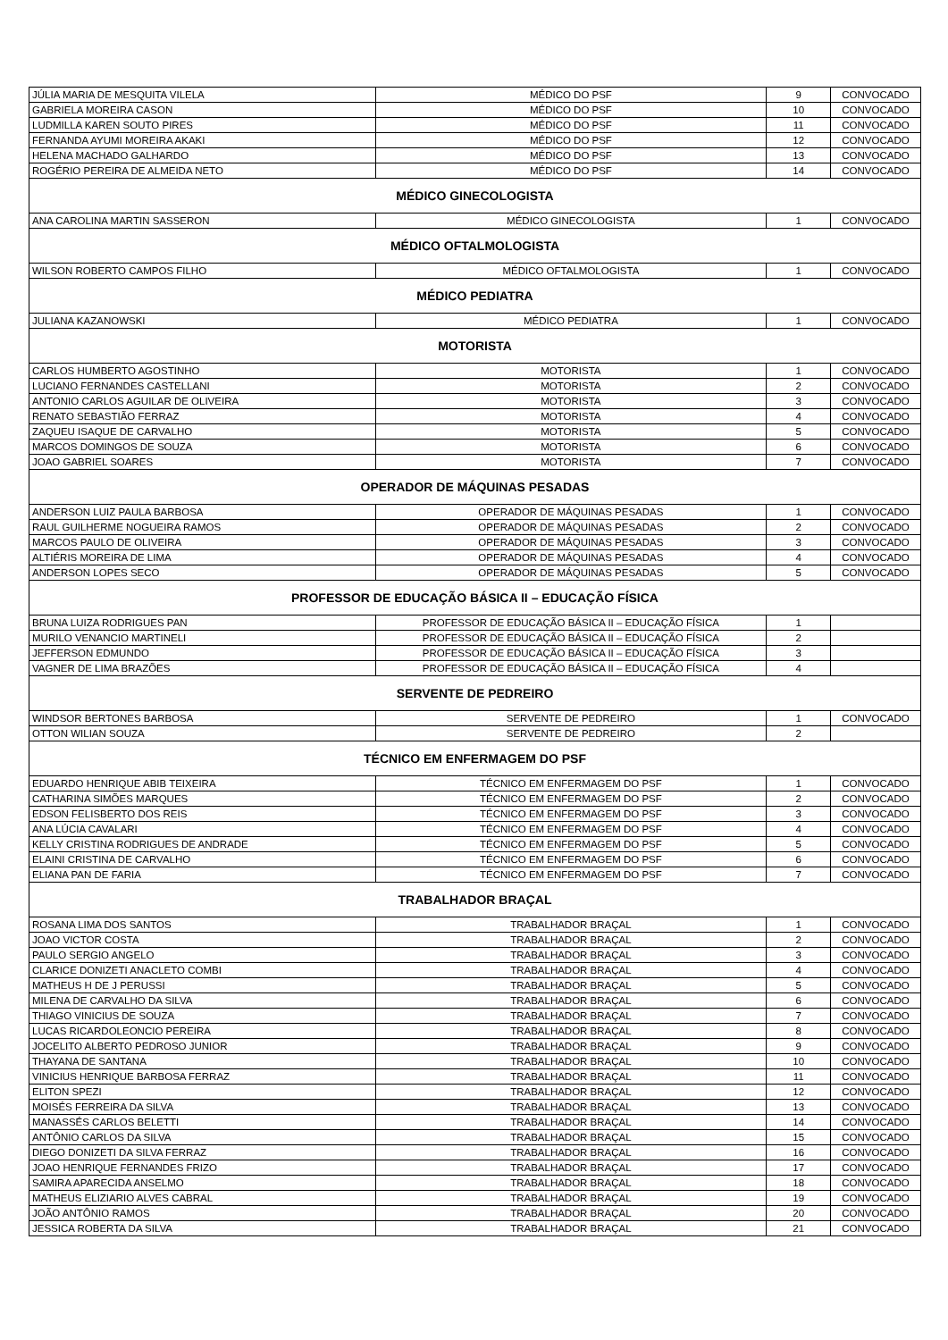| JÚLIA MARIA DE MESQUITA VILELA | MÉDICO DO PSF | 9 | CONVOCADO |
| GABRIELA MOREIRA CASON | MÉDICO DO PSF | 10 | CONVOCADO |
| LUDMILLA KAREN SOUTO PIRES | MÉDICO DO PSF | 11 | CONVOCADO |
| FERNANDA AYUMI MOREIRA AKAKI | MÉDICO DO PSF | 12 | CONVOCADO |
| HELENA MACHADO GALHARDO | MÉDICO DO PSF | 13 | CONVOCADO |
| ROGÉRIO PEREIRA DE ALMEIDA NETO | MÉDICO DO PSF | 14 | CONVOCADO |
| MÉDICO GINECOLOGISTA | | | |
| ANA CAROLINA MARTIN SASSERON | MÉDICO GINECOLOGISTA | 1 | CONVOCADO |
| MÉDICO OFTALMOLOGISTA | | | |
| WILSON ROBERTO CAMPOS FILHO | MÉDICO OFTALMOLOGISTA | 1 | CONVOCADO |
| MÉDICO PEDIATRA | | | |
| JULIANA KAZANOWSKI | MÉDICO PEDIATRA | 1 | CONVOCADO |
| MOTORISTA | | | |
| CARLOS HUMBERTO AGOSTINHO | MOTORISTA | 1 | CONVOCADO |
| LUCIANO FERNANDES CASTELLANI | MOTORISTA | 2 | CONVOCADO |
| ANTONIO CARLOS AGUILAR DE OLIVEIRA | MOTORISTA | 3 | CONVOCADO |
| RENATO SEBASTIÃO FERRAZ | MOTORISTA | 4 | CONVOCADO |
| ZAQUEU ISAQUE DE CARVALHO | MOTORISTA | 5 | CONVOCADO |
| MARCOS DOMINGOS DE SOUZA | MOTORISTA | 6 | CONVOCADO |
| JOAO GABRIEL SOARES | MOTORISTA | 7 | CONVOCADO |
| OPERADOR DE MÁQUINAS PESADAS | | | |
| ANDERSON LUIZ PAULA BARBOSA | OPERADOR DE MÁQUINAS PESADAS | 1 | CONVOCADO |
| RAUL GUILHERME NOGUEIRA RAMOS | OPERADOR DE MÁQUINAS PESADAS | 2 | CONVOCADO |
| MARCOS PAULO DE OLIVEIRA | OPERADOR DE MÁQUINAS PESADAS | 3 | CONVOCADO |
| ALTIÉRIS MOREIRA DE LIMA | OPERADOR DE MÁQUINAS PESADAS | 4 | CONVOCADO |
| ANDERSON LOPES SECO | OPERADOR DE MÁQUINAS PESADAS | 5 | CONVOCADO |
| PROFESSOR DE EDUCAÇÃO BÁSICA II – EDUCAÇÃO FÍSICA | | | |
| BRUNA LUIZA RODRIGUES PAN | PROFESSOR DE EDUCAÇÃO BÁSICA II – EDUCAÇÃO FÍSICA | 1 | |
| MURILO VENANCIO MARTINELI | PROFESSOR DE EDUCAÇÃO BÁSICA II – EDUCAÇÃO FÍSICA | 2 | |
| JEFFERSON EDMUNDO | PROFESSOR DE EDUCAÇÃO BÁSICA II – EDUCAÇÃO FÍSICA | 3 | |
| VAGNER DE LIMA BRAZÕES | PROFESSOR DE EDUCAÇÃO BÁSICA II – EDUCAÇÃO FÍSICA | 4 | |
| SERVENTE DE PEDREIRO | | | |
| WINDSOR BERTONES BARBOSA | SERVENTE DE PEDREIRO | 1 | CONVOCADO |
| OTTON WILIAN SOUZA | SERVENTE DE PEDREIRO | 2 | |
| TÉCNICO EM ENFERMAGEM DO PSF | | | |
| EDUARDO HENRIQUE ABIB TEIXEIRA | TÉCNICO EM ENFERMAGEM DO PSF | 1 | CONVOCADO |
| CATHARINA SIMÕES MARQUES | TÉCNICO EM ENFERMAGEM DO PSF | 2 | CONVOCADO |
| EDSON FELISBERTO DOS REIS | TÉCNICO EM ENFERMAGEM DO PSF | 3 | CONVOCADO |
| ANA LÚCIA CAVALARI | TÉCNICO EM ENFERMAGEM DO PSF | 4 | CONVOCADO |
| KELLY CRISTINA RODRIGUES DE ANDRADE | TÉCNICO EM ENFERMAGEM DO PSF | 5 | CONVOCADO |
| ELAINI CRISTINA DE CARVALHO | TÉCNICO EM ENFERMAGEM DO PSF | 6 | CONVOCADO |
| ELIANA PAN DE FARIA | TÉCNICO EM ENFERMAGEM DO PSF | 7 | CONVOCADO |
| TRABALHADOR BRAÇAL | | | |
| ROSANA LIMA DOS SANTOS | TRABALHADOR BRAÇAL | 1 | CONVOCADO |
| JOAO VICTOR COSTA | TRABALHADOR BRAÇAL | 2 | CONVOCADO |
| PAULO SERGIO ANGELO | TRABALHADOR BRAÇAL | 3 | CONVOCADO |
| CLARICE DONIZETI ANACLETO COMBI | TRABALHADOR BRAÇAL | 4 | CONVOCADO |
| MATHEUS H DE J PERUSSI | TRABALHADOR BRAÇAL | 5 | CONVOCADO |
| MILENA DE CARVALHO DA SILVA | TRABALHADOR BRAÇAL | 6 | CONVOCADO |
| THIAGO VINICIUS DE SOUZA | TRABALHADOR BRAÇAL | 7 | CONVOCADO |
| LUCAS RICARDOLEONCIO PEREIRA | TRABALHADOR BRAÇAL | 8 | CONVOCADO |
| JOCELITO ALBERTO PEDROSO JUNIOR | TRABALHADOR BRAÇAL | 9 | CONVOCADO |
| THAYANA DE SANTANA | TRABALHADOR BRAÇAL | 10 | CONVOCADO |
| VINICIUS HENRIQUE BARBOSA FERRAZ | TRABALHADOR BRAÇAL | 11 | CONVOCADO |
| ELITON SPEZI | TRABALHADOR BRAÇAL | 12 | CONVOCADO |
| MOISÉS FERREIRA DA SILVA | TRABALHADOR BRAÇAL | 13 | CONVOCADO |
| MANASSÉS CARLOS BELETTI | TRABALHADOR BRAÇAL | 14 | CONVOCADO |
| ANTÔNIO CARLOS DA SILVA | TRABALHADOR BRAÇAL | 15 | CONVOCADO |
| DIEGO DONIZETI DA SILVA FERRAZ | TRABALHADOR BRAÇAL | 16 | CONVOCADO |
| JOAO HENRIQUE FERNANDES FRIZO | TRABALHADOR BRAÇAL | 17 | CONVOCADO |
| SAMIRA APARECIDA ANSELMO | TRABALHADOR BRAÇAL | 18 | CONVOCADO |
| MATHEUS ELIZIARIO ALVES CABRAL | TRABALHADOR BRAÇAL | 19 | CONVOCADO |
| JOÃO ANTÔNIO RAMOS | TRABALHADOR BRAÇAL | 20 | CONVOCADO |
| JESSICA ROBERTA DA SILVA | TRABALHADOR BRAÇAL | 21 | CONVOCADO |